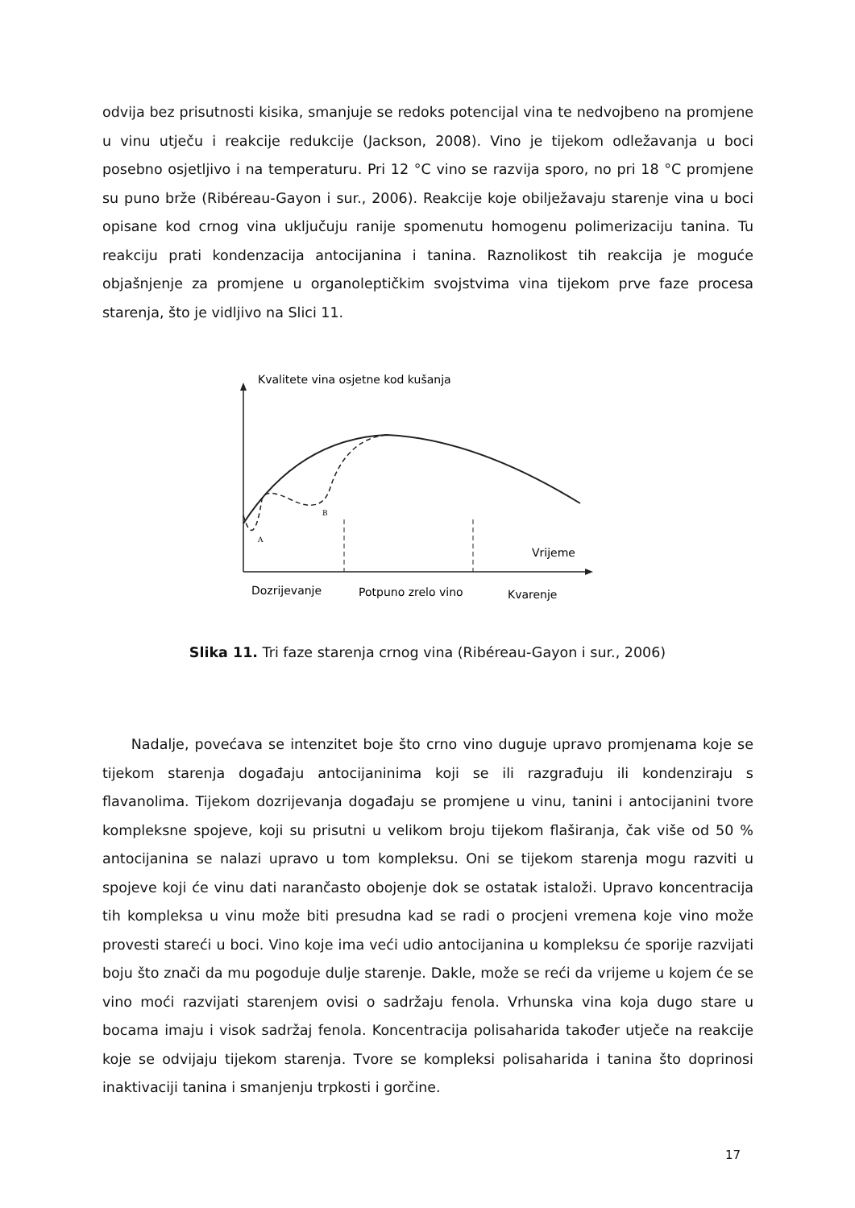odvija bez prisutnosti kisika, smanjuje se redoks potencijal vina te nedvojbeno na promjene u vinu utječu i reakcije redukcije (Jackson, 2008). Vino je tijekom odležavanja u boci posebno osjetljivo i na temperaturu. Pri 12 °C vino se razvija sporo, no pri 18 °C promjene su puno brže (Ribéreau-Gayon i sur., 2006). Reakcije koje obilježavaju starenje vina u boci opisane kod crnog vina uključuju ranije spomenutu homogenu polimerizaciju tanina. Tu reakciju prati kondenzacija antocijanina i tanina. Raznolikost tih reakcija je moguće objašnjenje za promjene u organoleptičkim svojstvima vina tijekom prve faze procesa starenja, što je vidljivo na Slici 11.
Kvalitete vina osjetne kod kušanja
A
B
Vrijeme
Dozrijevanje
Potpuno zrelo vino
Kvarenje
Slika 11. Tri faze starenja crnog vina (Ribéreau-Gayon i sur., 2006)
Nadalje, povećava se intenzitet boje što crno vino duguje upravo promjenama koje se tijekom starenja događaju antocijaninima koji se ili razgrađuju ili kondenziraju s flavanolima. Tijekom dozrijevanja događaju se promjene u vinu, tanini i antocijanini tvore kompleksne spojeve, koji su prisutni u velikom broju tijekom flaširanja, čak više od 50 % antocijanina se nalazi upravo u tom kompleksu. Oni se tijekom starenja mogu razviti u spojeve koji će vinu dati narančasto obojenje dok se ostatak istaloži. Upravo koncentracija tih kompleksa u vinu može biti presudna kad se radi o procjeni vremena koje vino može provesti stareći u boci. Vino koje ima veći udio antocijanina u kompleksu će sporije razvijati boju što znači da mu pogoduje dulje starenje. Dakle, može se reći da vrijeme u kojem će se vino moći razvijati starenjem ovisi o sadržaju fenola. Vrhunska vina koja dugo stare u bocama imaju i visok sadržaj fenola. Koncentracija polisaharida također utječe na reakcije koje se odvijaju tijekom starenja. Tvore se kompleksi polisaharida i tanina što doprinosi inaktivaciji tanina i smanjenju trpkosti i gorčine.
17